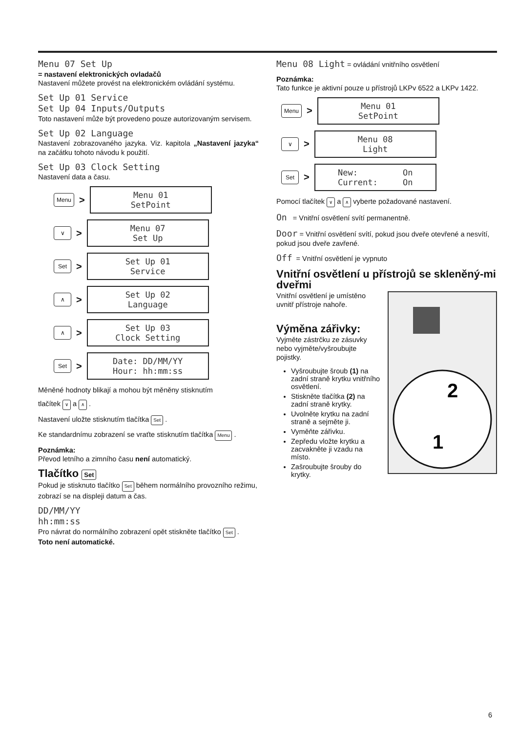Menu 07 Set Up
= nastavení elektronických ovladačů
Nastavení můžete provést na elektronickém ovládání systému.
Set Up 01 Service
Set Up 04 Inputs/Outputs
Toto nastavení může být provedeno pouze autorizovaným servisem.
Set Up 02 Language
Nastavení zobrazovaného jazyka. Viz. kapitola „Nastavení jazyka“ na začátku tohoto návodu k použití.
Set Up 03 Clock Setting
Nastavení data a času.
Menu >
Menu 01
SetPoint
∨ >
Menu 07
Set Up
Set >
Set Up 01
Service
∧ >
Set Up 02
Language
∧ >
Set Up 03
Clock Setting
Set >
Date: DD/MM/YY
Hour: hh:mm:ss
Měněné hodnoty blikají a mohou být měněny stisknutím
tlačítek ∨ a ∧ .
Nastavení uložte stisknutím tlačítka Set .
Ke standardnímu zobrazení se vraťte stisknutím tlačítka Menu .
Poznámka:
Převod letního a zimního času není automatický.
Tlačítko Set
Pokud je stisknuto tlačítko Set během normálního provozního režimu, zobrazí se na displeji datum a čas.
DD/MM/YY
hh:mm:ss
Pro návrat do normálního zobrazení opět stiskněte tlačítko Set .
Toto není automatické.
Menu 08 Light = ovládání vnitřního osvětlení
Poznámka:
Tato funkce je aktivní pouze u přístrojů LKPv 6522 a LKPv 1422.
Menu >
Menu 01
SetPoint
∨ >
Menu 08
Light
Set >
New: On
Current: On
Pomocí tlačítek ∨ a ∧ vyberte požadované nastavení.
On = Vnitřní osvětlení svítí permanentně.
Door = Vnitřní osvětlení svítí, pokud jsou dveře otevřené a nesvítí, pokud jsou dveře zavřené.
Off = Vnitřní osvětlení je vypnuto
Vnitřní osvětlení u přístrojů se skleněný-mi dveřmi
2
1
Vnitřní osvětlení je umístěno uvnitř přístroje nahoře.
Výměna zářivky:
Vyjměte zástrčku ze zásuvky nebo vyjměte/vyšroubujte pojistky.
Vyšroubujte šroub (1) na zadní straně krytku vnitřního osvětlení.
Stiskněte tlačítka (2) na zadní straně krytky.
Uvolněte krytku na zadní straně a sejměte ji.
Vyměňte zářivku.
Zepředu vložte krytku a zacvakněte ji vzadu na místo.
Zašroubujte šrouby do krytky.
6